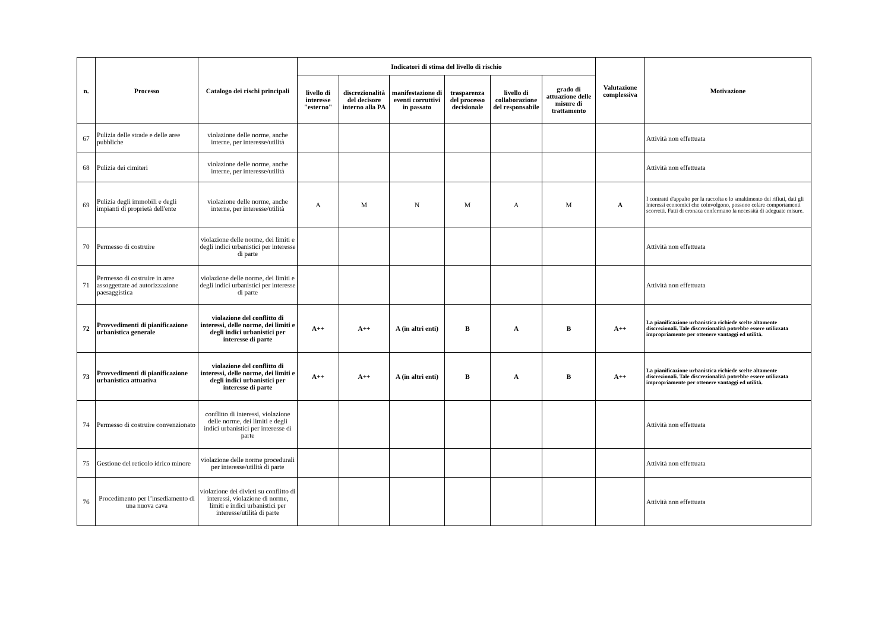| n. | Processo | Catalogo dei rischi principali | Indicatori di stima del livello di rischio | | | | | | Valutazione complessiva | Motivazione |
| --- | --- | --- | --- | --- | --- | --- | --- | --- | --- | --- |
| | | | livello di interesse "esterno" | discrezionalità del decisore interno alla PA | manifestazione di eventi corruttivi in passato | trasparenza del processo decisionale | livello di collaborazione del responsabile | grado di attuazione delle misure di trattamento | | |
| 67 | Pulizia delle strade e delle aree pubbliche | violazione delle norme, anche interne, per interesse/utilità | | | | | | | | Attività non effettuata |
| 68 | Pulizia dei cimiteri | violazione delle norme, anche interne, per interesse/utilità | | | | | | | | Attività non effettuata |
| 69 | Pulizia degli immobili e degli impianti di proprietà dell'ente | violazione delle norme, anche interne, per interesse/utilità | A | M | N | M | A | M | A | I contratti d'appalto per la raccolta e lo smaltimento dei rifiuti, dati gli interessi economici che coinvolgono, possono celare comportamenti scorretti. Fatti di cronaca confermano la necessità di adeguate misure. |
| 70 | Permesso di costruire | violazione delle norme, dei limiti e degli indici urbanistici per interesse di parte | | | | | | | | Attività non effettuata |
| 71 | Permesso di costruire in aree assoggettate ad autorizzazione paesaggistica | violazione delle norme, dei limiti e degli indici urbanistici per interesse di parte | | | | | | | | Attività non effettuata |
| 72 | Provvedimenti di pianificazione urbanistica generale | violazione del conflitto di interessi, delle norme, dei limiti e degli indici urbanistici per interesse di parte | A++ | A++ | A (in altri enti) | B | A | B | A++ | La pianificazione urbanistica richiede scelte altamente discrezionali. Tale discrezionalità potrebbe essere utilizzata impropriamente per ottenere vantaggi ed utilità. |
| 73 | Provvedimenti di pianificazione urbanistica attuativa | violazione del conflitto di interessi, delle norme, dei limiti e degli indici urbanistici per interesse di parte | A++ | A++ | A (in altri enti) | B | A | B | A++ | La pianificazione urbanistica richiede scelte altamente discrezionali. Tale discrezionalità potrebbe essere utilizzata impropriamente per ottenere vantaggi ed utilità. |
| 74 | Permesso di costruire convenzionato | conflitto di interessi, violazione delle norme, dei limiti e degli indici urbanistici per interesse di parte | | | | | | | | Attività non effettuata |
| 75 | Gestione del reticolo idrico minore | violazione delle norme procedurali per interesse/utilità di parte | | | | | | | | Attività non effettuata |
| 76 | Procedimento per l’insediamento di una nuova cava | violazione dei divieti su conflitto di interessi, violazione di norme, limiti e indici urbanistici per interesse/utilità di parte | | | | | | | | Attività non effettuata |